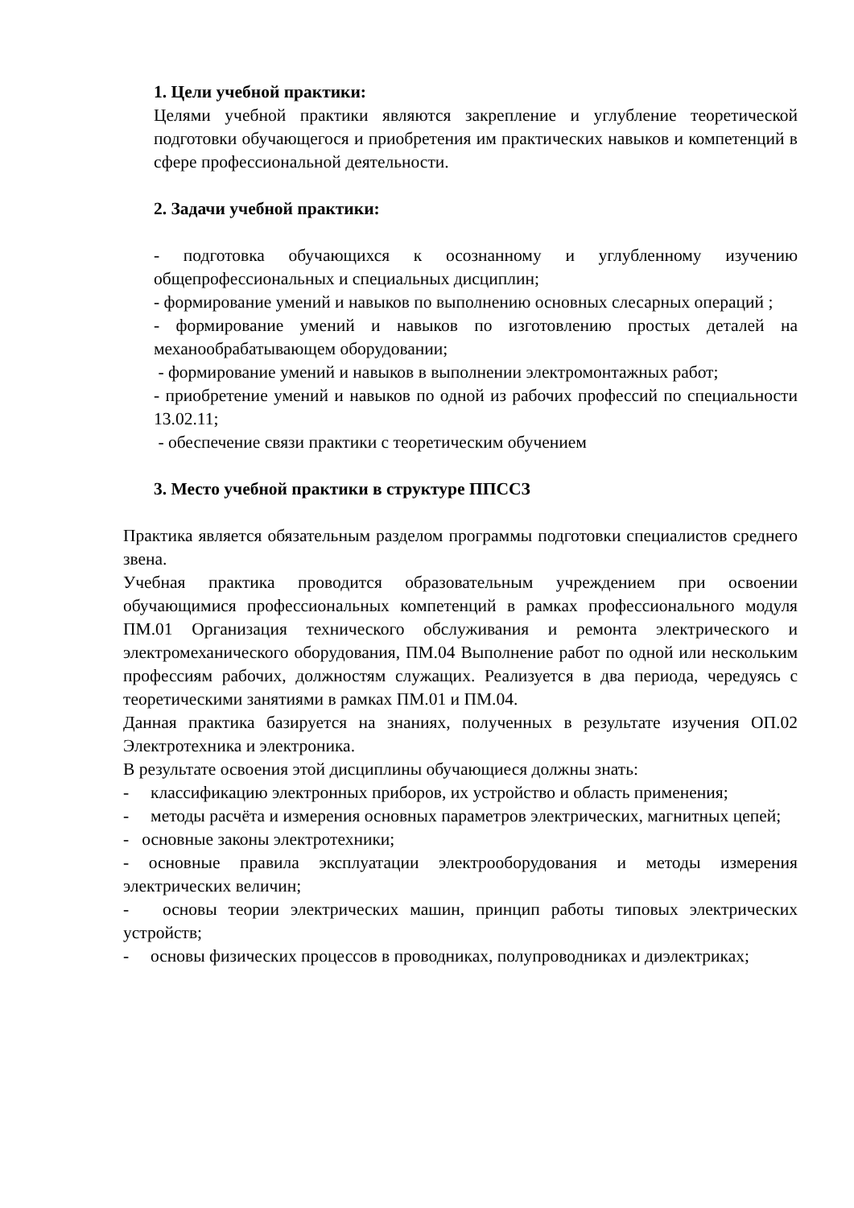1. Цели учебной практики:
Целями учебной практики являются закрепление и углубление теоретической подготовки обучающегося и приобретения им практических навыков и компетенций в сфере профессиональной деятельности.
2. Задачи учебной практики:
- подготовка обучающихся к осознанному и углубленному изучению общепрофессиональных и специальных дисциплин;
- формирование умений и навыков по выполнению основных слесарных операций ;
- формирование умений и навыков по изготовлению простых деталей на механообрабатывающем оборудовании;
- формирование умений и навыков в выполнении электромонтажных работ;
- приобретение умений и навыков по одной из рабочих профессий по специальности 13.02.11;
- обеспечение связи практики с теоретическим обучением
3. Место учебной практики в структуре ППССЗ
Практика является обязательным разделом программы подготовки специалистов среднего звена.
Учебная практика проводится образовательным учреждением при освоении обучающимися профессиональных компетенций в рамках профессионального модуля ПМ.01 Организация технического обслуживания и ремонта электрического и электромеханического оборудования, ПМ.04 Выполнение работ по одной или нескольким профессиям рабочих, должностям служащих. Реализуется в два периода, чередуясь с теоретическими занятиями в рамках ПМ.01 и ПМ.04.
Данная практика базируется на знаниях, полученных в результате изучения ОП.02 Электротехника и электроника.
В результате освоения этой дисциплины обучающиеся должны знать:
- классификацию электронных приборов, их устройство и область применения;
- методы расчёта и измерения основных параметров электрических, магнитных цепей;
- основные законы электротехники;
- основные правила эксплуатации электрооборудования и методы измерения электрических величин;
- основы теории электрических машин, принцип работы типовых электрических устройств;
- основы физических процессов в проводниках, полупроводниках и диэлектриках;